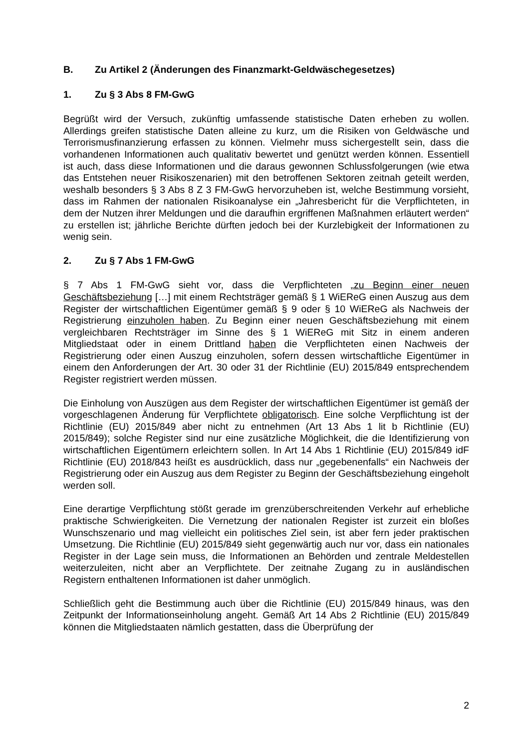B. Zu Artikel 2 (Änderungen des Finanzmarkt-Geldwäschegesetzes)
1. Zu § 3 Abs 8 FM-GwG
Begrüßt wird der Versuch, zukünftig umfassende statistische Daten erheben zu wollen. Allerdings greifen statistische Daten alleine zu kurz, um die Risiken von Geldwäsche und Terrorismusfinanzierung erfassen zu können. Vielmehr muss sichergestellt sein, dass die vorhandenen Informationen auch qualitativ bewertet und genützt werden können. Essentiell ist auch, dass diese Informationen und die daraus gewonnen Schlussfolgerungen (wie etwa das Entstehen neuer Risikoszenarien) mit den betroffenen Sektoren zeitnah geteilt werden, weshalb besonders § 3 Abs 8 Z 3 FM-GwG hervorzuheben ist, welche Bestimmung vorsieht, dass im Rahmen der nationalen Risikoanalyse ein „Jahresbericht für die Verpflichteten, in dem der Nutzen ihrer Meldungen und die daraufhin ergriffenen Maßnahmen erläutert werden“ zu erstellen ist; jährliche Berichte dürften jedoch bei der Kurzlebigkeit der Informationen zu wenig sein.
2. Zu § 7 Abs 1 FM-GwG
§ 7 Abs 1 FM-GwG sieht vor, dass die Verpflichteten „zu Beginn einer neuen Geschäftsbeziehung […] mit einem Rechtsträger gemäß § 1 WiEReG einen Auszug aus dem Register der wirtschaftlichen Eigentümer gemäß § 9 oder § 10 WiEReG als Nachweis der Registrierung einzuholen haben. Zu Beginn einer neuen Geschäftsbeziehung mit einem vergleichbaren Rechtsträger im Sinne des § 1 WiEReG mit Sitz in einem anderen Mitgliedstaat oder in einem Drittland haben die Verpflichteten einen Nachweis der Registrierung oder einen Auszug einzuholen, sofern dessen wirtschaftliche Eigentümer in einem den Anforderungen der Art. 30 oder 31 der Richtlinie (EU) 2015/849 entsprechendem Register registriert werden müssen.
Die Einholung von Auszügen aus dem Register der wirtschaftlichen Eigentümer ist gemäß der vorgeschlagenen Änderung für Verpflichtete obligatorisch. Eine solche Verpflichtung ist der Richtlinie (EU) 2015/849 aber nicht zu entnehmen (Art 13 Abs 1 lit b Richtlinie (EU) 2015/849); solche Register sind nur eine zusätzliche Möglichkeit, die die Identifizierung von wirtschaftlichen Eigentümern erleichtern sollen. In Art 14 Abs 1 Richtlinie (EU) 2015/849 idF Richtlinie (EU) 2018/843 heißt es ausdrücklich, dass nur „gegebenenfalls“ ein Nachweis der Registrierung oder ein Auszug aus dem Register zu Beginn der Geschäftsbeziehung eingeholt werden soll.
Eine derartige Verpflichtung stößt gerade im grenzüberschreitenden Verkehr auf erhebliche praktische Schwierigkeiten. Die Vernetzung der nationalen Register ist zurzeit ein bloßes Wunschszenario und mag vielleicht ein politisches Ziel sein, ist aber fern jeder praktischen Umsetzung. Die Richtlinie (EU) 2015/849 sieht gegenwärtig auch nur vor, dass ein nationales Register in der Lage sein muss, die Informationen an Behörden und zentrale Meldestellen weiterzuleiten, nicht aber an Verpflichtete. Der zeitnahe Zugang zu in ausländischen Registern enthaltenen Informationen ist daher unmöglich.
Schließlich geht die Bestimmung auch über die Richtlinie (EU) 2015/849 hinaus, was den Zeitpunkt der Informationseinholung angeht. Gemäß Art 14 Abs 2 Richtlinie (EU) 2015/849 können die Mitgliedstaaten nämlich gestatten, dass die Überprüfung der
2